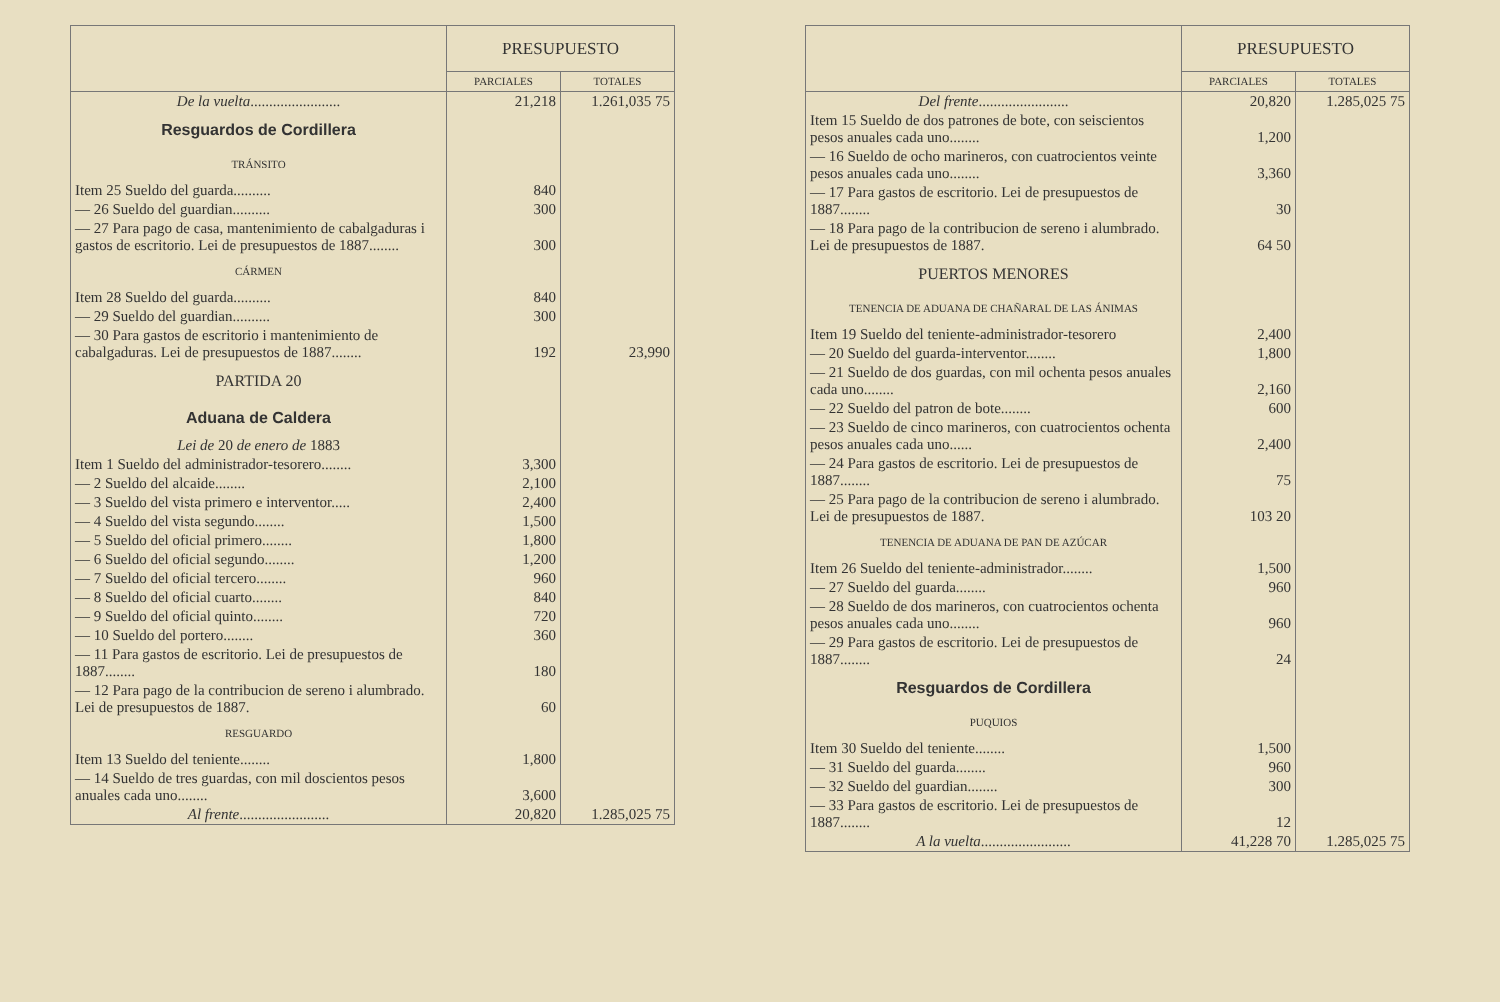| | PRESUPUESTO | |
| --- | --- | --- |
| | PARCIALES | TOTALES |
| De la vuelta ........................ | 21,218 | 1.261,035 75 |
| Resguardos de Cordillera | | |
| TRÁNSITO | | |
| Item 25 Sueldo del guarda.......... | 840 | |
| — 26 Sueldo del guardian.......... | 300 | |
| — 27 Para pago de casa, mantenimiento de cabalgaduras i gastos de escritorio. Lei de presupuestos de 1887........ | 300 | |
| CÁRMEN | | |
| Item 28 Sueldo del guarda.......... | 840 | |
| — 29 Sueldo del guardian.......... | 300 | |
| — 30 Para gastos de escritorio i mantenimiento de cabalgaduras. Lei de presupuestos de 1887........ | 192 | 23,990 |
| PARTIDA 20 | | |
| Aduana de Caldera | | |
| Lei de 20 de enero de 1883 | | |
| Item 1 Sueldo del administrador-tesorero........ | 3,300 | |
| — 2 Sueldo del alcaide........ | 2,100 | |
| — 3 Sueldo del vista primero e interventor..... | 2,400 | |
| — 4 Sueldo del vista segundo........ | 1,500 | |
| — 5 Sueldo del oficial primero........ | 1,800 | |
| — 6 Sueldo del oficial segundo........ | 1,200 | |
| — 7 Sueldo del oficial tercero........ | 960 | |
| — 8 Sueldo del oficial cuarto........ | 840 | |
| — 9 Sueldo del oficial quinto........ | 720 | |
| — 10 Sueldo del portero........ | 360 | |
| — 11 Para gastos de escritorio. Lei de presupuestos de 1887........ | 180 | |
| — 12 Para pago de la contribucion de sereno i alumbrado. Lei de presupuestos de 1887. | 60 | |
| RESGUARDO | | |
| Item 13 Sueldo del teniente........ | 1,800 | |
| — 14 Sueldo de tres guardas, con mil doscientos pesos anuales cada uno........ | 3,600 | |
| Al frente ........................ | 20,820 | 1.285,025 75 |
| | PRESUPUESTO | |
| --- | --- | --- |
| | PARCIALES | TOTALES |
| Del frente ........................ | 20,820 | 1.285,025 75 |
| Item 15 Sueldo de dos patrones de bote, con seiscientos pesos anuales cada uno........ | 1,200 | |
| — 16 Sueldo de ocho marineros, con cuatrocientos veinte pesos anuales cada uno........ | 3,360 | |
| — 17 Para gastos de escritorio. Lei de presupuestos de 1887........ | 30 | |
| — 18 Para pago de la contribucion de sereno i alumbrado. Lei de presupuestos de 1887. | 64 50 | |
| PUERTOS MENORES | | |
| TENENCIA DE ADUANA DE CHAÑARAL DE LAS ÁNIMAS | | |
| Item 19 Sueldo del teniente-administrador-tesorero | 2,400 | |
| — 20 Sueldo del guarda-interventor........ | 1,800 | |
| — 21 Sueldo de dos guardas, con mil ochenta pesos anuales cada uno........ | 2,160 | |
| — 22 Sueldo del patron de bote........ | 600 | |
| — 23 Sueldo de cinco marineros, con cuatrocientos ochenta pesos anuales cada uno...... | 2,400 | |
| — 24 Para gastos de escritorio. Lei de presupuestos de 1887........ | 75 | |
| — 25 Para pago de la contribucion de sereno i alumbrado. Lei de presupuestos de 1887. | 103 20 | |
| TENENCIA DE ADUANA DE PAN DE AZÚCAR | | |
| Item 26 Sueldo del teniente-administrador........ | 1,500 | |
| — 27 Sueldo del guarda........ | 960 | |
| — 28 Sueldo de dos marineros, con cuatrocientos ochenta pesos anuales cada uno........ | 960 | |
| — 29 Para gastos de escritorio. Lei de presupuestos de 1887........ | 24 | |
| Resguardos de Cordillera | | |
| PUQUIOS | | |
| Item 30 Sueldo del teniente........ | 1,500 | |
| — 31 Sueldo del guarda........ | 960 | |
| — 32 Sueldo del guardian........ | 300 | |
| — 33 Para gastos de escritorio. Lei de presupuestos de 1887........ | 12 | |
| A la vuelta ........................ | 41,228 70 | 1.285,025 75 |